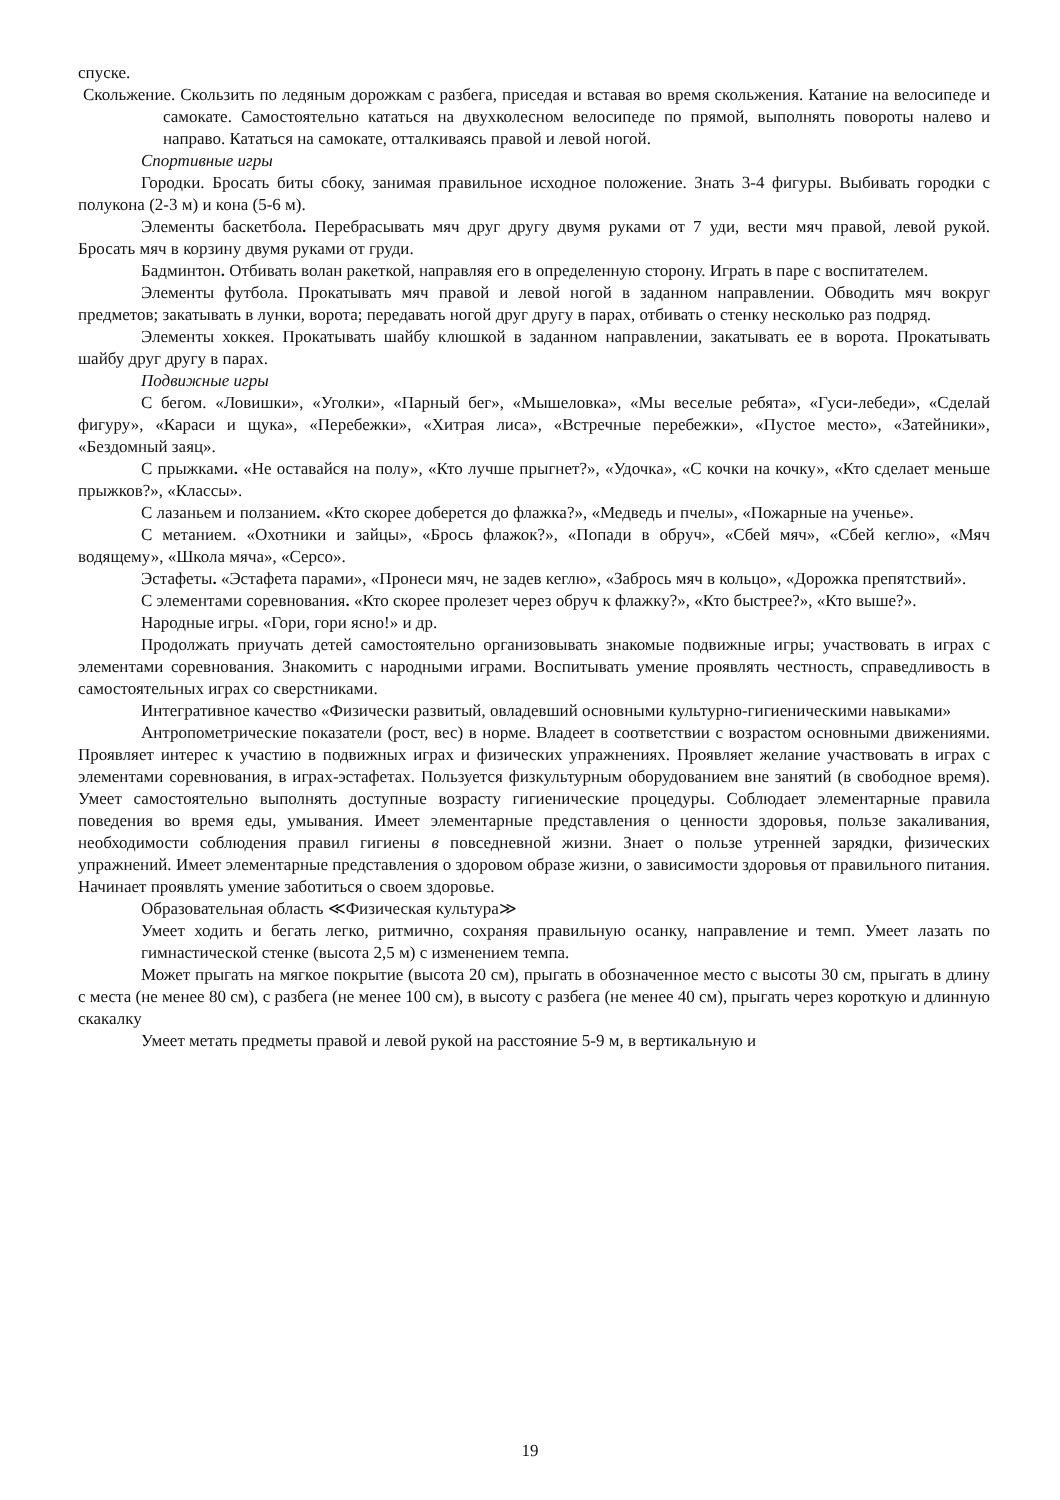спуске.
Скольжение. Скользить по ледяным дорожкам с разбега, приседая и вставая во время скольжения. Катание на велосипеде и самокате. Самостоятельно кататься на двухколесном велосипеде по прямой, выполнять повороты налево и направо. Кататься на самокате, отталкиваясь правой и левой ногой.
Спортивные игры
Городки. Бросать биты сбоку, занимая правильное исходное положение. Знать 3-4 фигуры. Выбивать городки с полукона (2-3 м) и кона (5-6 м).
Элементы баскетбола. Перебрасывать мяч друг другу двумя руками от 7 уди, вести мяч правой, левой рукой. Бросать мяч в корзину двумя руками от груди.
Бадминтон. Отбивать волан ракеткой, направляя его в определенную сторону. Играть в паре с воспитателем.
Элементы футбола. Прокатывать мяч правой и левой ногой в заданном направлении. Обводить мяч вокруг предметов; закатывать в лунки, ворота; передавать ногой друг другу в парах, отбивать о стенку несколько раз подряд.
Элементы хоккея. Прокатывать шайбу клюшкой в заданном направлении, закатывать ее в ворота. Прокатывать шайбу друг другу в парах.
Подвижные игры
С бегом. «Ловишки», «Уголки», «Парный бег», «Мышеловка», «Мы веселые ребята», «Гуси-лебеди», «Сделай фигуру», «Караси и щука», «Перебежки», «Хитрая лиса», «Встречные перебежки», «Пустое место», «Затейники», «Бездомный заяц».
С прыжками. «Не оставайся на полу», «Кто лучше прыгнет?», «Удочка», «С кочки на кочку», «Кто сделает меньше прыжков?», «Классы».
С лазаньем и ползанием. «Кто скорее доберется до флажка?», «Медведь и пчелы», «Пожарные на ученье».
С метанием. «Охотники и зайцы», «Брось флажок?», «Попади в обруч», «Сбей мяч», «Сбей кеглю», «Мяч водящему», «Школа мяча», «Серсо».
Эстафеты. «Эстафета парами», «Пронеси мяч, не задев кеглю», «Забрось мяч в кольцо», «Дорожка препятствий».
С элементами соревнования. «Кто скорее пролезет через обруч к флажку?», «Кто быстрее?», «Кто выше?».
Народные игры. «Гори, гори ясно!» и др.
Продолжать приучать детей самостоятельно организовывать знакомые подвижные игры; участвовать в играх с элементами соревнования. Знакомить с народными играми. Воспитывать умение проявлять честность, справедливость в самостоятельных играх со сверстниками.
Интегративное качество «Физически развитый, овладевший основными культурно-гигиеническими навыками»
Антропометрические показатели (рост, вес) в норме. Владеет в соответствии с возрастом основными движениями. Проявляет интерес к участию в подвижных играх и физических упражнениях. Проявляет желание участвовать в играх с элементами соревнования, в играх-эстафетах. Пользуется физкультурным оборудованием вне занятий (в свободное время). Умеет самостоятельно выполнять доступные возрасту гигиенические процедуры. Соблюдает элементарные правила поведения во время еды, умывания. Имеет элементарные представления о ценности здоровья, пользе закаливания, необходимости соблюдения правил гигиены в повседневной жизни. Знает о пользе утренней зарядки, физических упражнений. Имеет элементарные представления о здоровом образе жизни, о зависимости здоровья от правильного питания. Начинает проявлять умение заботиться о своем здоровье.
Образовательная область ≪Физическая культура≫
Умеет ходить и бегать легко, ритмично, сохраняя правильную осанку, направление и темп. Умеет лазать по гимнастической стенке (высота 2,5 м) с изменением темпа.
Может прыгать на мягкое покрытие (высота 20 см), прыгать в обозначенное место с высоты 30 см, прыгать в длину с места (не менее 80 см), с разбега (не менее 100 см), в высоту с разбега (не менее 40 см), прыгать через короткую и длинную скакалку
Умеет метать предметы правой и левой рукой на расстояние 5-9 м, в вертикальную и
19